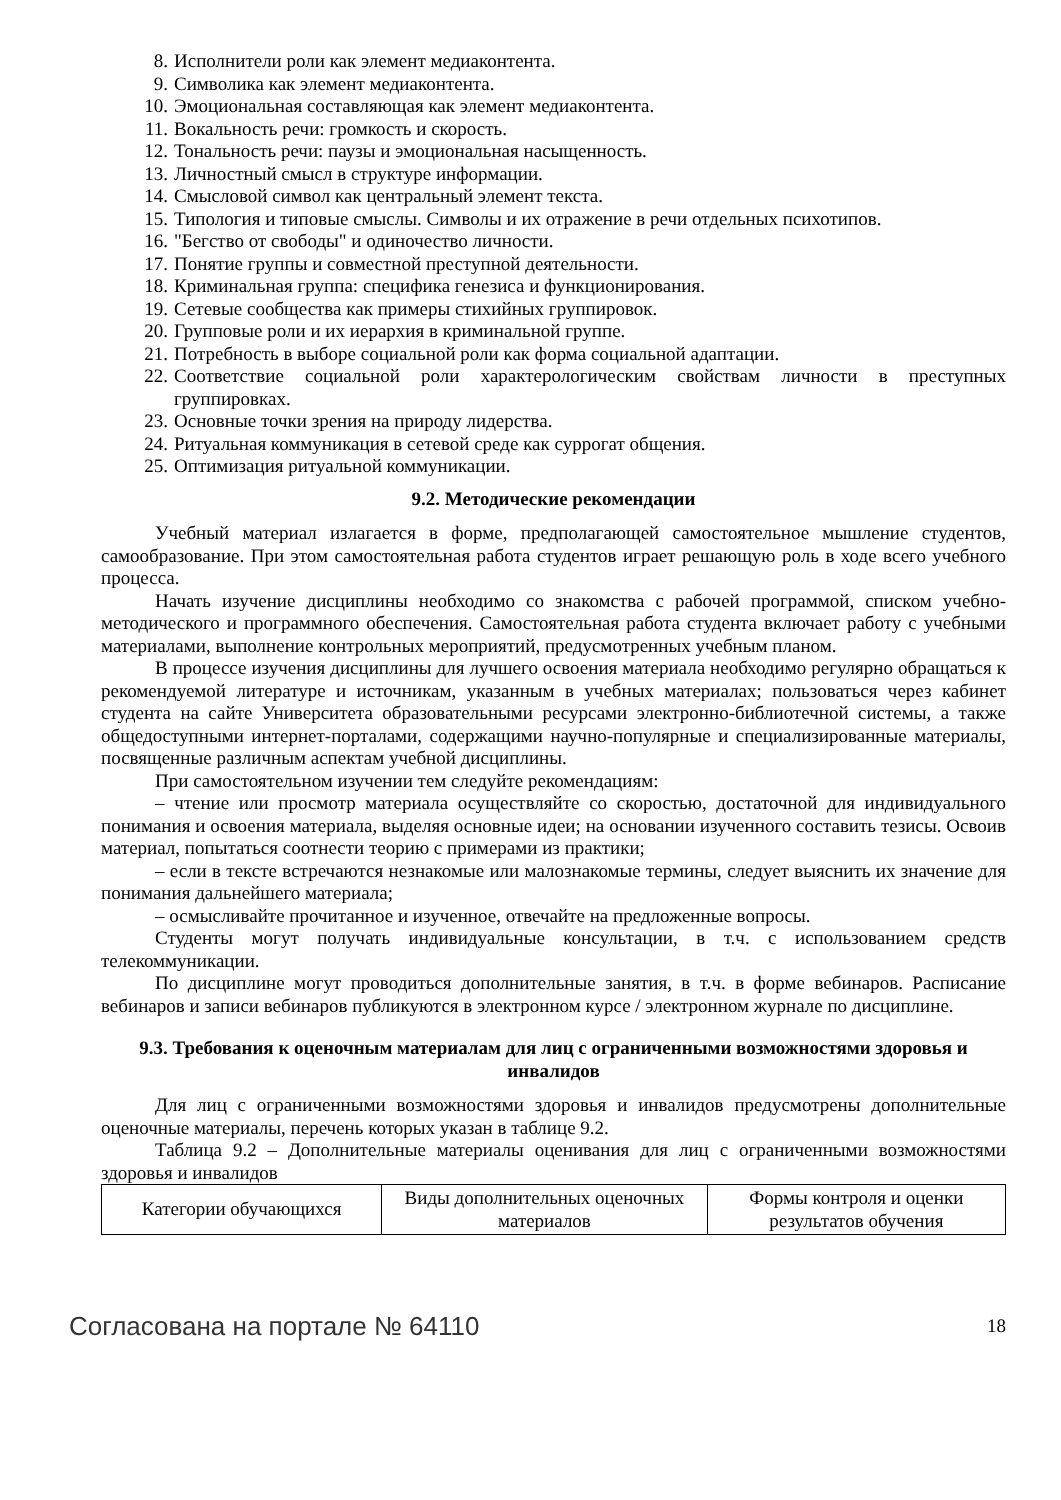8. Исполнители роли как элемент медиаконтента.
9. Символика как элемент медиаконтента.
10. Эмоциональная составляющая как элемент медиаконтента.
11. Вокальность речи: громкость и скорость.
12. Тональность речи: паузы и эмоциональная насыщенность.
13. Личностный смысл в структуре информации.
14. Смысловой символ как центральный элемент текста.
15. Типология и типовые смыслы. Символы и их отражение в речи отдельных психотипов.
16. "Бегство от свободы" и одиночество личности.
17. Понятие группы и совместной преступной деятельности.
18. Криминальная группа: специфика генезиса и функционирования.
19. Сетевые сообщества как примеры стихийных группировок.
20. Групповые роли и их иерархия в криминальной группе.
21. Потребность в выборе социальной роли как форма социальной адаптации.
22. Соответствие социальной роли характерологическим свойствам личности в преступных группировках.
23. Основные точки зрения на природу лидерства.
24. Ритуальная коммуникация в сетевой среде как суррогат общения.
25. Оптимизация ритуальной коммуникации.
9.2. Методические рекомендации
Учебный материал излагается в форме, предполагающей самостоятельное мышление студентов, самообразование. При этом самостоятельная работа студентов играет решающую роль в ходе всего учебного процесса.
Начать изучение дисциплины необходимо со знакомства с рабочей программой, списком учебно-методического и программного обеспечения. Самостоятельная работа студента включает работу с учебными материалами, выполнение контрольных мероприятий, предусмотренных учебным планом.
В процессе изучения дисциплины для лучшего освоения материала необходимо регулярно обращаться к рекомендуемой литературе и источникам, указанным в учебных материалах; пользоваться через кабинет студента на сайте Университета образовательными ресурсами электронно-библиотечной системы, а также общедоступными интернет-порталами, содержащими научно-популярные и специализированные материалы, посвященные различным аспектам учебной дисциплины.
При самостоятельном изучении тем следуйте рекомендациям:
– чтение или просмотр материала осуществляйте со скоростью, достаточной для индивидуального понимания и освоения материала, выделяя основные идеи; на основании изученного составить тезисы. Освоив материал, попытаться соотнести теорию с примерами из практики;
– если в тексте встречаются незнакомые или малознакомые термины, следует выяснить их значение для понимания дальнейшего материала;
– осмысливайте прочитанное и изученное, отвечайте на предложенные вопросы.
Студенты могут получать индивидуальные консультации, в т.ч. с использованием средств телекоммуникации.
По дисциплине могут проводиться дополнительные занятия, в т.ч. в форме вебинаров. Расписание вебинаров и записи вебинаров публикуются в электронном курсе / электронном журнале по дисциплине.
9.3. Требования к оценочным материалам для лиц с ограниченными возможностями здоровья и инвалидов
Для лиц с ограниченными возможностями здоровья и инвалидов предусмотрены дополнительные оценочные материалы, перечень которых указан в таблице 9.2.
Таблица 9.2 – Дополнительные материалы оценивания для лиц с ограниченными возможностями здоровья и инвалидов
| Категории обучающихся | Виды дополнительных оценочных материалов | Формы контроля и оценки результатов обучения |
Согласована на портале № 64110 18